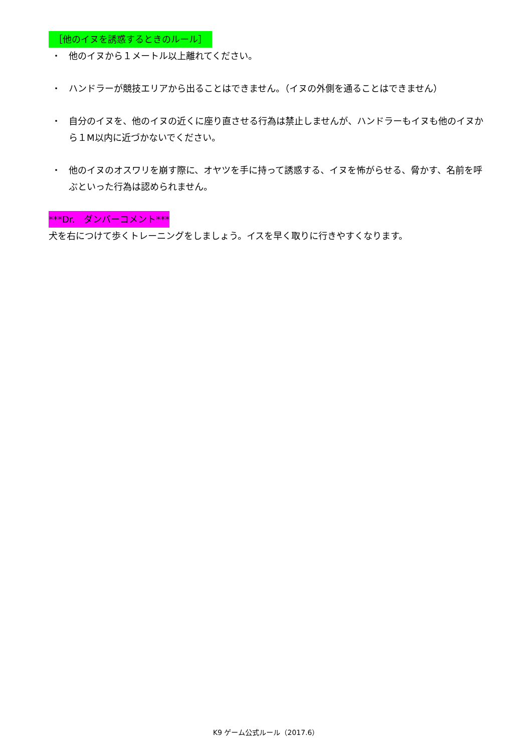［他のイヌを誘惑するときのルール］
・ 他のイヌから１メートル以上離れてください。
・ ハンドラーが競技エリアから出ることはできません。（イヌの外側を通ることはできません）
・ 自分のイヌを、他のイヌの近くに座り直させる行為は禁止しませんが、ハンドラーもイヌも他のイヌから１M以内に近づかないでください。
・ 他のイヌのオスワリを崩す際に、オヤツを手に持って誘惑する、イヌを怖がらせる、脅かす、名前を呼ぶといった行為は認められません。
***Dr.　ダンバーコメント***
犬を右につけて歩くトレーニングをしましょう。イスを早く取りに行きやすくなります。
K9 ゲーム公式ルール（2017.6）